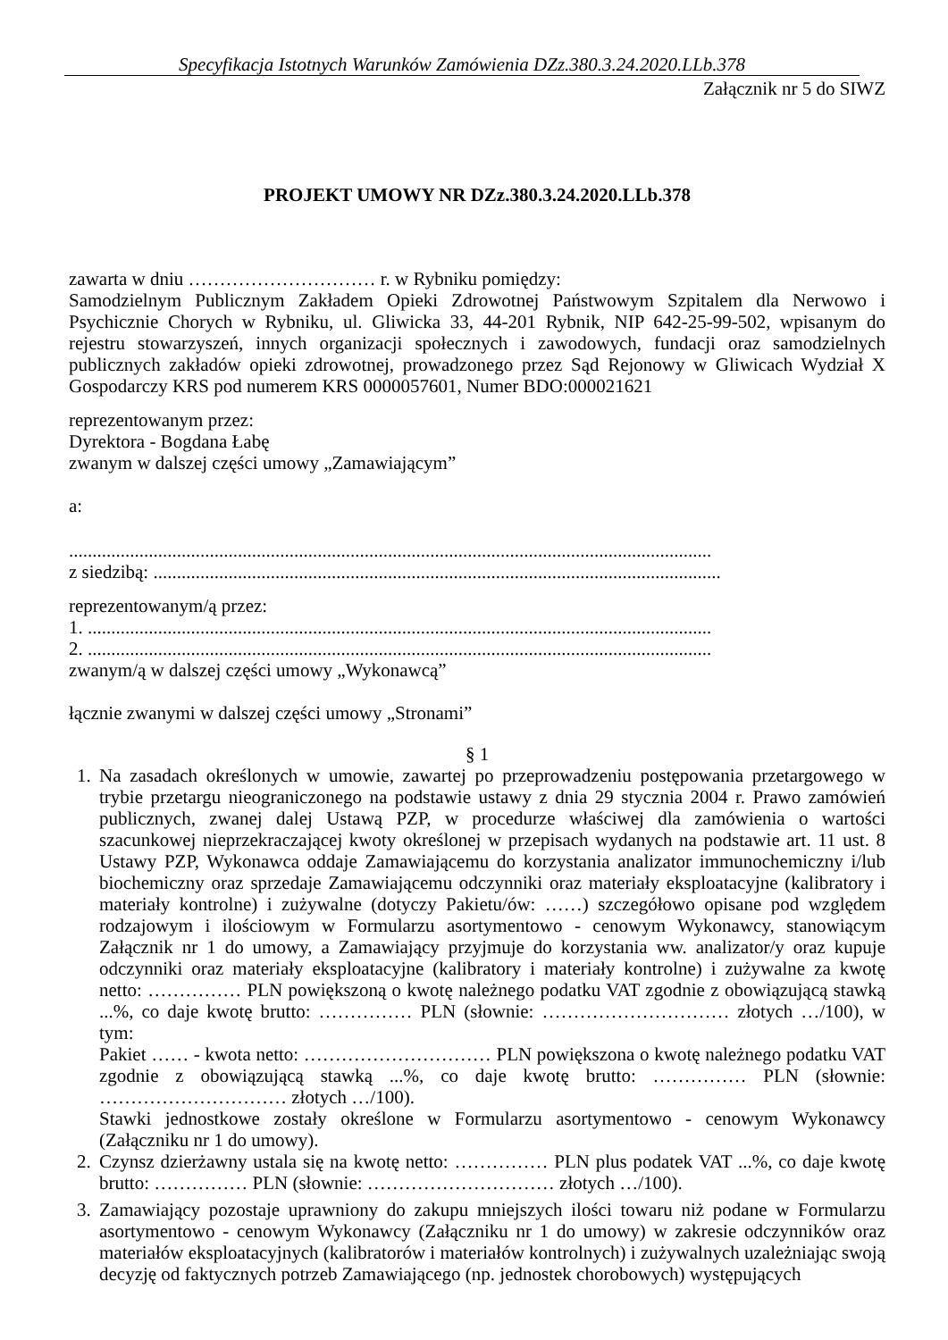Specyfikacja Istotnych Warunków Zamówienia DZz.380.3.24.2020.LLb.378
Załącznik nr 5 do SIWZ
PROJEKT UMOWY NR DZz.380.3.24.2020.LLb.378
zawarta w dniu ………………………… r. w Rybniku pomiędzy:
Samodzielnym Publicznym Zakładem Opieki Zdrowotnej Państwowym Szpitalem dla Nerwowo i Psychicznie Chorych w Rybniku, ul. Gliwicka 33, 44-201 Rybnik, NIP 642-25-99-502, wpisanym do rejestru stowarzyszeń, innych organizacji społecznych i zawodowych, fundacji oraz samodzielnych publicznych zakładów opieki zdrowotnej, prowadzonego przez Sąd Rejonowy w Gliwicach Wydział X Gospodarczy KRS pod numerem KRS 0000057601, Numer BDO:000021621
reprezentowanym przez:
Dyrektora - Bogdana Łabę
zwanym w dalszej części umowy „Zamawiającym”
a:
.........................................................................................................................................
z siedzibą: .........................................................................................................................
reprezentowanym/ą przez:
1. .....................................................................................................................................
2. .....................................................................................................................................
zwanym/ą w dalszej części umowy „Wykonawcą”
łącznie zwanymi w dalszej części umowy „Stronami”
§ 1
1. Na zasadach określonych w umowie, zawartej po przeprowadzeniu postępowania przetargowego w trybie przetargu nieograniczonego na podstawie ustawy z dnia 29 stycznia 2004 r. Prawo zamówień publicznych, zwanej dalej Ustawą PZP, w procedurze właściwej dla zamówienia o wartości szacunkowej nieprzekraczającej kwoty określonej w przepisach wydanych na podstawie art. 11 ust. 8 Ustawy PZP, Wykonawca oddaje Zamawiającemu do korzystania analizator immunochemiczny i/lub biochemiczny oraz sprzedaje Zamawiającemu odczynniki oraz materiały eksploatacyjne (kalibratory i materiały kontrolne) i zużywalne (dotyczy Pakietu/ów: ……) szczegółowo opisane pod względem rodzajowym i ilościowym w Formularzu asortymentowo - cenowym Wykonawcy, stanowiącym Załącznik nr 1 do umowy, a Zamawiający przyjmuje do korzystania ww. analizator/y oraz kupuje odczynniki oraz materiały eksploatacyjne (kalibratory i materiały kontrolne) i zużywalne za kwotę netto: …………… PLN powiększoną o kwotę należnego podatku VAT zgodnie z obowiązującą stawką ...%, co daje kwotę brutto: …………… PLN (słownie: ………………………… złotych …/100), w tym:
Pakiet …… - kwota netto: ………………………… PLN powiększona o kwotę należnego podatku VAT zgodnie z obowiązującą stawką ...%, co daje kwotę brutto: …………… PLN (słownie: ………………………… złotych …/100).
Stawki jednostkowe zostały określone w Formularzu asortymentowo - cenowym Wykonawcy (Załączniku nr 1 do umowy).
2. Czynsz dzierżawny ustala się na kwotę netto: …………… PLN plus podatek VAT ...%, co daje kwotę brutto: …………… PLN (słownie: ………………………… złotych …/100).
3. Zamawiający pozostaje uprawniony do zakupu mniejszych ilości towaru niż podane w Formularzu asortymentowo - cenowym Wykonawcy (Załączniku nr 1 do umowy) w zakresie odczynników oraz materiałów eksploatacyjnych (kalibratorów i materiałów kontrolnych) i zużywalnych uzależniając swoją decyzję od faktycznych potrzeb Zamawiającego (np. jednostek chorobowych) występujących